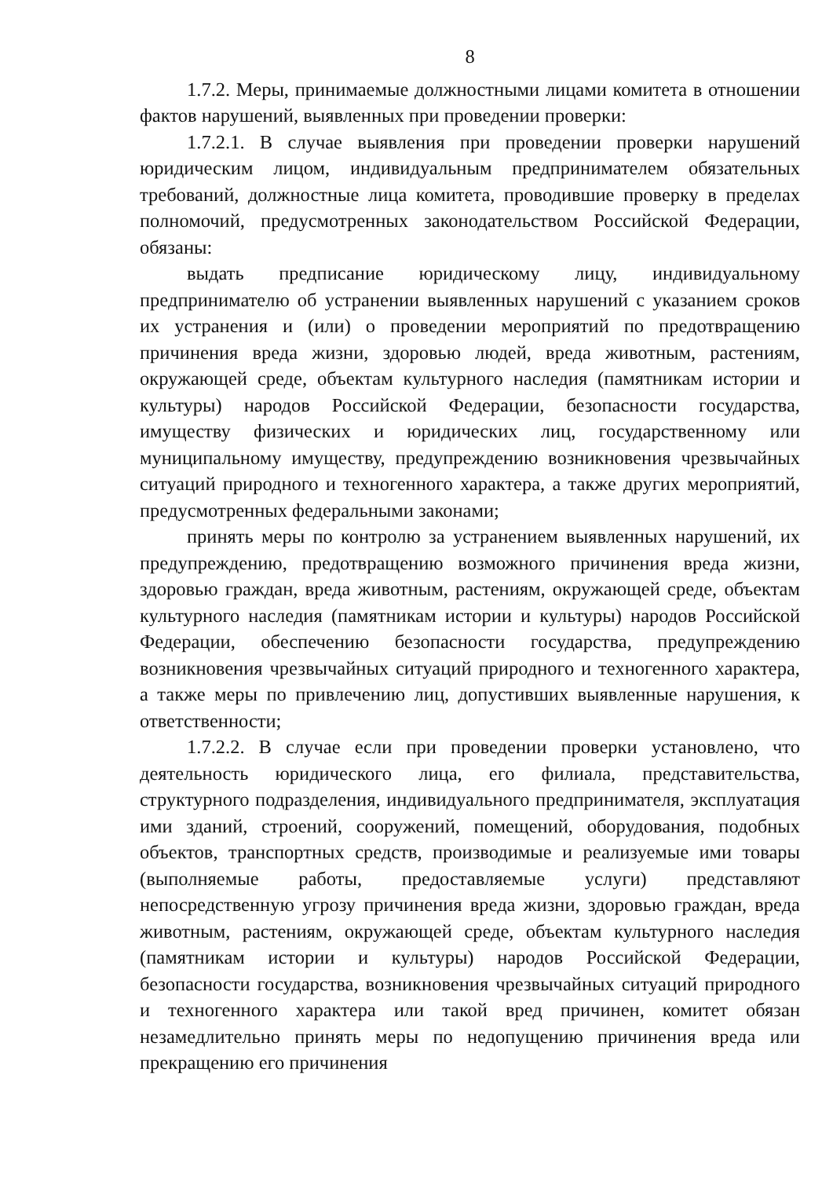8
1.7.2. Меры, принимаемые должностными лицами комитета в отношении фактов нарушений, выявленных при проведении проверки:
1.7.2.1. В случае выявления при проведении проверки нарушений юридическим лицом, индивидуальным предпринимателем обязательных требований, должностные лица комитета, проводившие проверку в пределах полномочий, предусмотренных законодательством Российской Федерации, обязаны:
выдать предписание юридическому лицу, индивидуальному предпринимателю об устранении выявленных нарушений с указанием сроков их устранения и (или) о проведении мероприятий по предотвращению причинения вреда жизни, здоровью людей, вреда животным, растениям, окружающей среде, объектам культурного наследия (памятникам истории и культуры) народов Российской Федерации, безопасности государства, имуществу физических и юридических лиц, государственному или муниципальному имуществу, предупреждению возникновения чрезвычайных ситуаций природного и техногенного характера, а также других мероприятий, предусмотренных федеральными законами;
принять меры по контролю за устранением выявленных нарушений, их предупреждению, предотвращению возможного причинения вреда жизни, здоровью граждан, вреда животным, растениям, окружающей среде, объектам культурного наследия (памятникам истории и культуры) народов Российской Федерации, обеспечению безопасности государства, предупреждению возникновения чрезвычайных ситуаций природного и техногенного характера, а также меры по привлечению лиц, допустивших выявленные нарушения, к ответственности;
1.7.2.2. В случае если при проведении проверки установлено, что деятельность юридического лица, его филиала, представительства, структурного подразделения, индивидуального предпринимателя, эксплуатация ими зданий, строений, сооружений, помещений, оборудования, подобных объектов, транспортных средств, производимые и реализуемые ими товары (выполняемые работы, предоставляемые услуги) представляют непосредственную угрозу причинения вреда жизни, здоровью граждан, вреда животным, растениям, окружающей среде, объектам культурного наследия (памятникам истории и культуры) народов Российской Федерации, безопасности государства, возникновения чрезвычайных ситуаций природного и техногенного характера или такой вред причинен, комитет обязан незамедлительно принять меры по недопущению причинения вреда или прекращению его причинения